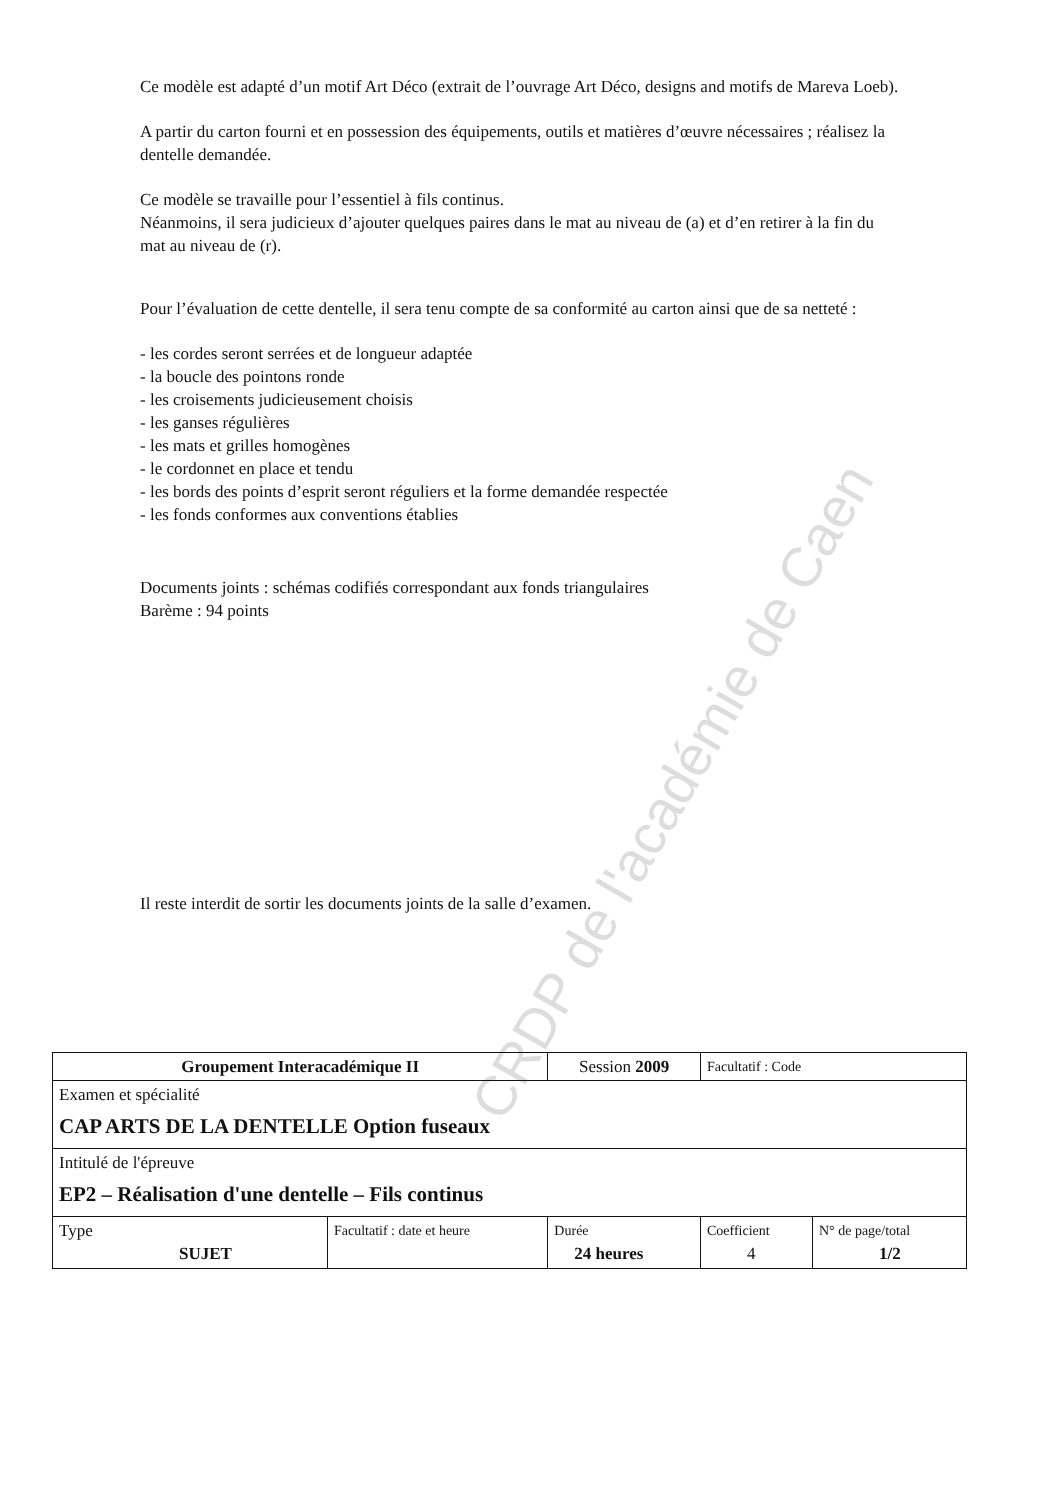CRDP de l'académie de Caen
Ce modèle est adapté d’un motif Art Déco (extrait de l’ouvrage Art Déco, designs and motifs de Mareva Loeb).
A partir du carton fourni et en possession des équipements, outils et matières d’œuvre nécessaires ; réalisez la dentelle demandée.
Ce modèle se travaille pour l’essentiel à fils continus.
Néanmoins, il sera judicieux d’ajouter quelques paires dans le mat au niveau de (a) et d’en retirer à la fin du mat au niveau de (r).
Pour l’évaluation de cette dentelle, il sera tenu compte de sa conformité au carton ainsi que de sa netteté :
- les cordes seront serrées et de longueur adaptée
- la boucle des pointons ronde
- les croisements judicieusement choisis
- les ganses régulières
- les mats et grilles homogènes
- le cordonnet en place et tendu
- les bords des points d’esprit seront réguliers et la forme demandée respectée
- les fonds conformes aux conventions établies
Documents joints : schémas codifiés correspondant aux fonds triangulaires
Barème : 94 points
Il reste interdit de sortir les documents joints de la salle d’examen.
| Groupement Interacadémique II | | Session 2009 | Facultatif : Code | |
| Examen et spécialité CAP ARTS DE LA DENTELLE Option fuseaux | | | | |
| Intitulé de l'épreuve EP2 – Réalisation d'une dentelle – Fils continus | | | | |
| Type SUJET | Facultatif : date et heure | Durée 24 heures | Coefficient 4 | N° de page/total 1/2 |